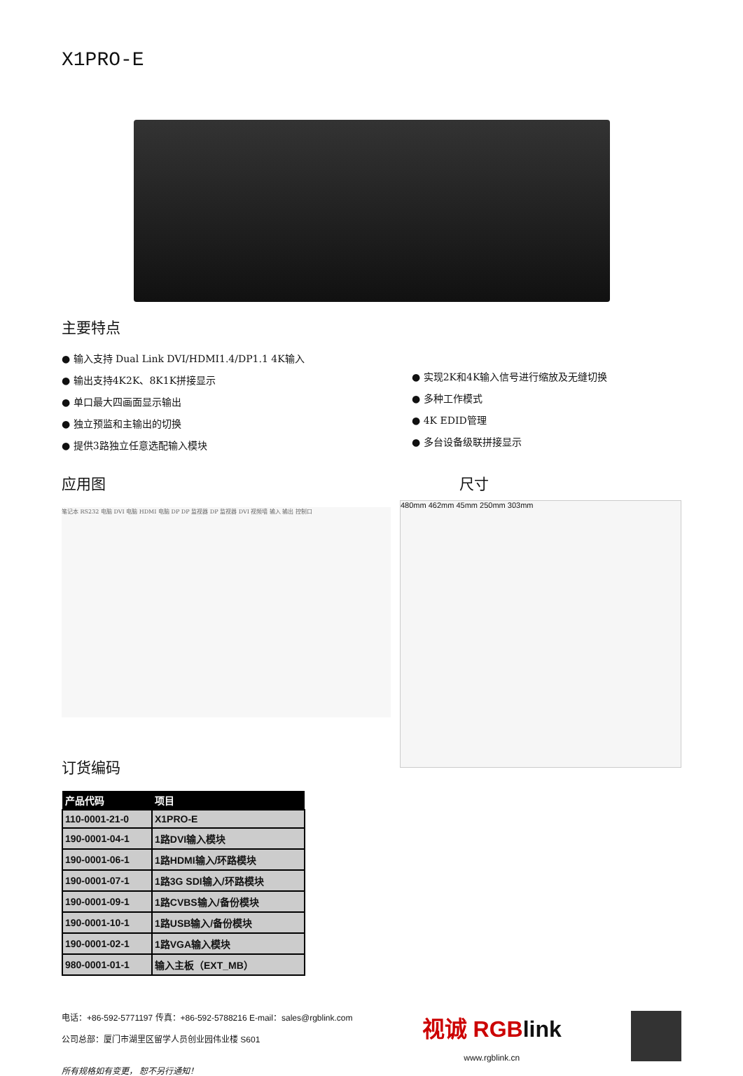X1PRO-E
主要特点
● 输入支持 Dual Link DVI/HDMI1.4/DP1.1 4K输入
● 输出支持4K2K、8K1K拼接显示
● 单口最大四画面显示输出
● 独立预监和主输出的切换
● 提供3路独立任意选配输入模块
● 实现2K和4K输入信号进行缩放及无缝切换
● 多种工作模式
● 4K EDID管理
● 多台设备级联拼接显示
应用图
笔记本 RS232 电脑 DVI 电脑 HDMI 电脑 DP DP 监视器 DP 监视器 DVI 视频墙 输入 输出 控制口
订货编码
| 产品代码 | 项目 |
| --- | --- |
| 110-0001-21-0 | X1PRO-E |
| 190-0001-04-1 | 1路DVI输入模块 |
| 190-0001-06-1 | 1路HDMI输入/环路模块 |
| 190-0001-07-1 | 1路3G SDI输入/环路模块 |
| 190-0001-09-1 | 1路CVBS输入/备份模块 |
| 190-0001-10-1 | 1路USB输入/备份模块 |
| 190-0001-02-1 | 1路VGA输入模块 |
| 980-0001-01-1 | 输入主板（EXT_MB） |
尺寸
480mm 462mm 45mm 250mm 303mm
电话：+86-592-5771197 传真：+86-592-5788216 E-mail：sales@rgblink.com
公司总部：厦门市湖里区留学人员创业园伟业楼 S601
所有规格如有变更， 恕不另行通知！
视诚 RGB link
www.rgblink.cn